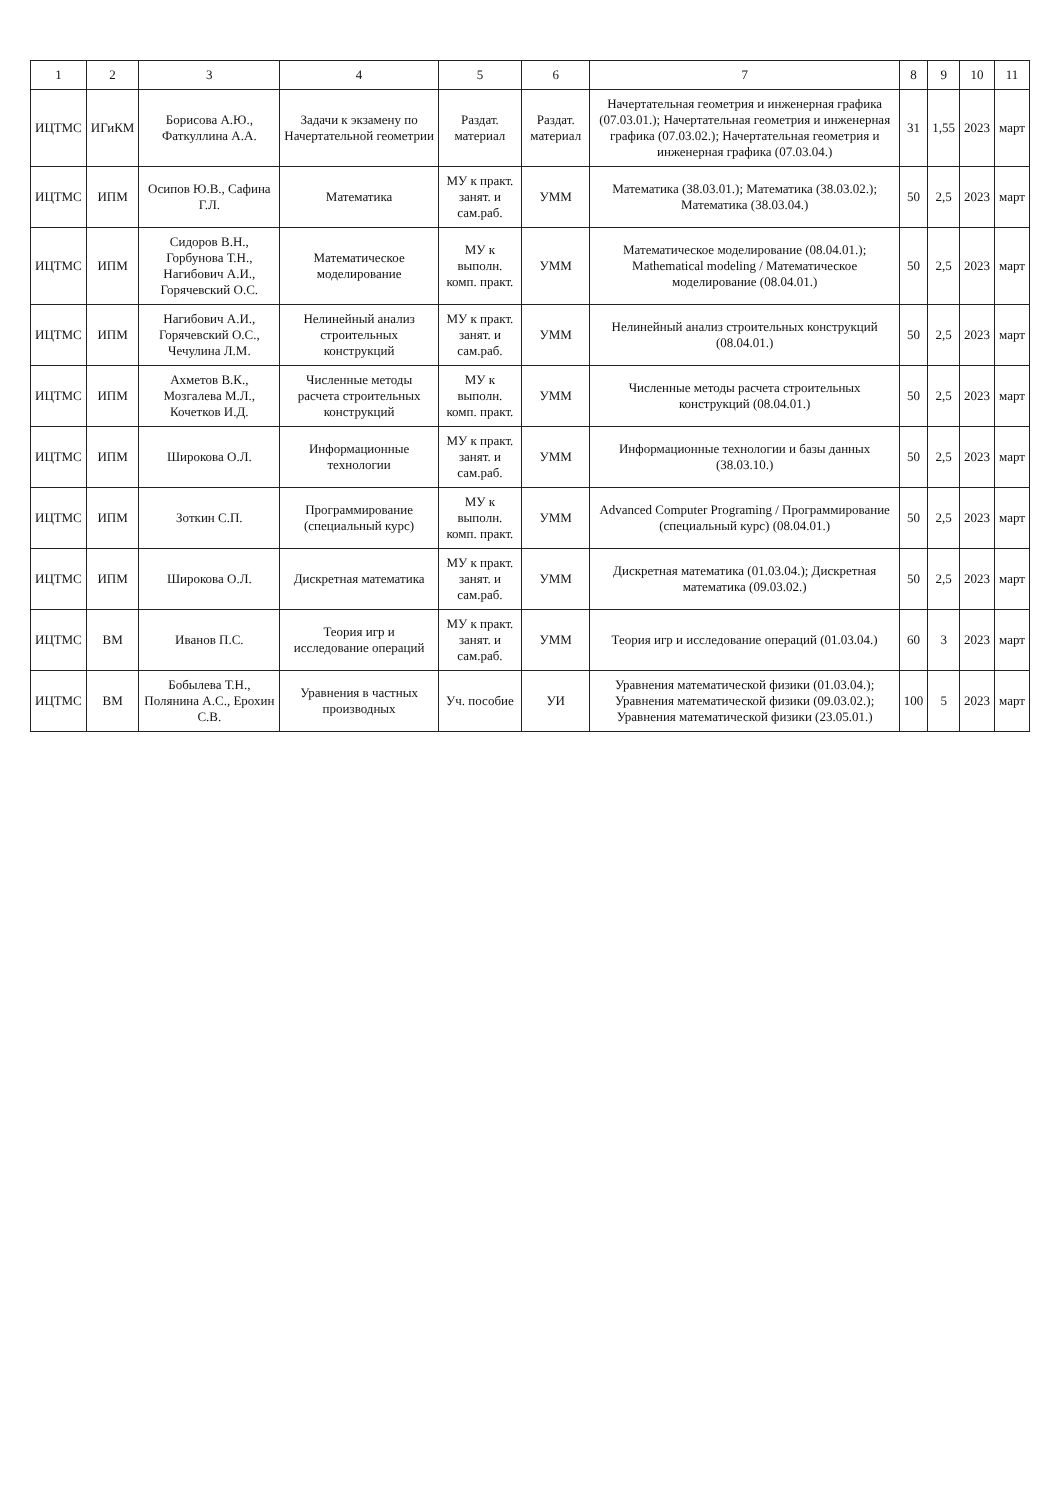| 1 | 2 | 3 | 4 | 5 | 6 | 7 | 8 | 9 | 10 | 11 |
| --- | --- | --- | --- | --- | --- | --- | --- | --- | --- | --- |
| ИЦТМС | ИГиКМ | Борисова А.Ю., Фаткуллина А.А. | Задачи к экзамену по Начертательной геометрии | Раздат. материал | Раздат. материал | Начертательная геометрия и инженерная графика (07.03.01.); Начертательная геометрия и инженерная графика (07.03.02.); Начертательная геометрия и инженерная графика (07.03.04.) | 31 | 1,55 | 2023 | март |
| ИЦТМС | ИПМ | Осипов Ю.В., Сафина Г.Л. | Математика | МУ к практ. занят. и сам.раб. | УММ | Математика (38.03.01.); Математика (38.03.02.); Математика (38.03.04.) | 50 | 2,5 | 2023 | март |
| ИЦТМС | ИПМ | Сидоров В.Н., Горбунова Т.Н., Нагибович А.И., Горячевский О.С. | Математическое моделирование | МУ к выполн. комп. практ. | УММ | Математическое моделирование (08.04.01.); Mathematical modeling / Математическое моделирование (08.04.01.) | 50 | 2,5 | 2023 | март |
| ИЦТМС | ИПМ | Нагибович А.И., Горячевский О.С., Чечулина Л.М. | Нелинейный анализ строительных конструкций | МУ к практ. занят. и сам.раб. | УММ | Нелинейный анализ строительных конструкций (08.04.01.) | 50 | 2,5 | 2023 | март |
| ИЦТМС | ИПМ | Ахметов В.К., Мозгалева М.Л., Кочетков И.Д. | Численные методы расчета строительных конструкций | МУ к выполн. комп. практ. | УММ | Численные методы расчета строительных конструкций (08.04.01.) | 50 | 2,5 | 2023 | март |
| ИЦТМС | ИПМ | Широкова О.Л. | Информационные технологии | МУ к практ. занят. и сам.раб. | УММ | Информационные технологии и базы данных (38.03.10.) | 50 | 2,5 | 2023 | март |
| ИЦТМС | ИПМ | Зоткин С.П. | Программирование (специальный курс) | МУ к выполн. комп. практ. | УММ | Advanced Computer Programing / Программирование (специальный курс) (08.04.01.) | 50 | 2,5 | 2023 | март |
| ИЦТМС | ИПМ | Широкова О.Л. | Дискретная математика | МУ к практ. занят. и сам.раб. | УММ | Дискретная математика (01.03.04.); Дискретная математика (09.03.02.) | 50 | 2,5 | 2023 | март |
| ИЦТМС | ВМ | Иванов П.С. | Теория игр и исследование операций | МУ к практ. занят. и сам.раб. | УММ | Теория игр и исследование операций (01.03.04.) | 60 | 3 | 2023 | март |
| ИЦТМС | ВМ | Бобылева Т.Н., Полянина А.С., Ерохин С.В. | Уравнения в частных производных | Уч. пособие | УИ | Уравнения математической физики (01.03.04.); Уравнения математической физики (09.03.02.); Уравнения математической физики (23.05.01.) | 100 | 5 | 2023 | март |